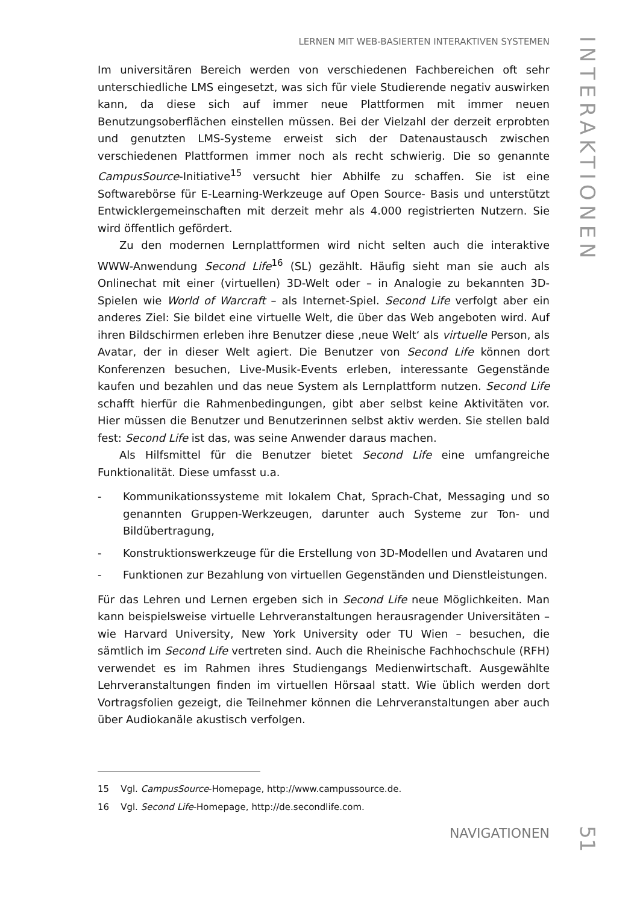LERNEN MIT WEB-BASIERTEN INTERAKTIVEN SYSTEMEN
Im universitären Bereich werden von verschiedenen Fachbereichen oft sehr unterschiedliche LMS eingesetzt, was sich für viele Studierende negativ auswirken kann, da diese sich auf immer neue Plattformen mit immer neuen Benutzungsoberflächen einstellen müssen. Bei der Vielzahl der derzeit erprobten und genutzten LMS-Systeme erweist sich der Datenaustausch zwischen verschiedenen Plattformen immer noch als recht schwierig. Die so genannte CampusSource-Initiative<sup>15</sup> versucht hier Abhilfe zu schaffen. Sie ist eine Softwarebörse für E-Learning-Werkzeuge auf Open Source- Basis und unterstützt Entwicklergemeinschaften mit derzeit mehr als 4.000 registrierten Nutzern. Sie wird öffentlich gefördert.
Zu den modernen Lernplattformen wird nicht selten auch die interaktive WWW-Anwendung Second Life<sup>16</sup> (SL) gezählt. Häufig sieht man sie auch als Onlinechat mit einer (virtuellen) 3D-Welt oder – in Analogie zu bekannten 3D-Spielen wie World of Warcraft – als Internet-Spiel. Second Life verfolgt aber ein anderes Ziel: Sie bildet eine virtuelle Welt, die über das Web angeboten wird. Auf ihren Bildschirmen erleben ihre Benutzer diese ‚neue Welt‘ als virtuelle Person, als Avatar, der in dieser Welt agiert. Die Benutzer von Second Life können dort Konferenzen besuchen, Live-Musik-Events erleben, interessante Gegenstände kaufen und bezahlen und das neue System als Lernplattform nutzen. Second Life schafft hierfür die Rahmenbedingungen, gibt aber selbst keine Aktivitäten vor. Hier müssen die Benutzer und Benutzerinnen selbst aktiv werden. Sie stellen bald fest: Second Life ist das, was seine Anwender daraus machen.
Als Hilfsmittel für die Benutzer bietet Second Life eine umfangreiche Funktionalität. Diese umfasst u.a.
- Kommunikationssysteme mit lokalem Chat, Sprach-Chat, Messaging und so genannten Gruppen-Werkzeugen, darunter auch Systeme zur Ton- und Bildübertragung,
- Konstruktionswerkzeuge für die Erstellung von 3D-Modellen und Avataren und
- Funktionen zur Bezahlung von virtuellen Gegenständen und Dienstleistungen.
Für das Lehren und Lernen ergeben sich in Second Life neue Möglichkeiten. Man kann beispielsweise virtuelle Lehrveranstaltungen herausragender Universitäten – wie Harvard University, New York University oder TU Wien – besuchen, die sämtlich im Second Life vertreten sind. Auch die Rheinische Fachhochschule (RFH) verwendet es im Rahmen ihres Studiengangs Medienwirtschaft. Ausgewählte Lehrveranstaltungen finden im virtuellen Hörsaal statt. Wie üblich werden dort Vortragsfolien gezeigt, die Teilnehmer können die Lehrveranstaltungen aber auch über Audiokanäle akustisch verfolgen.
15 Vgl. CampusSource-Homepage, http://www.campussource.de.
16 Vgl. Second Life-Homepage, http://de.secondlife.com.
INTERAKTIONEN
NAVIGATIONEN
51